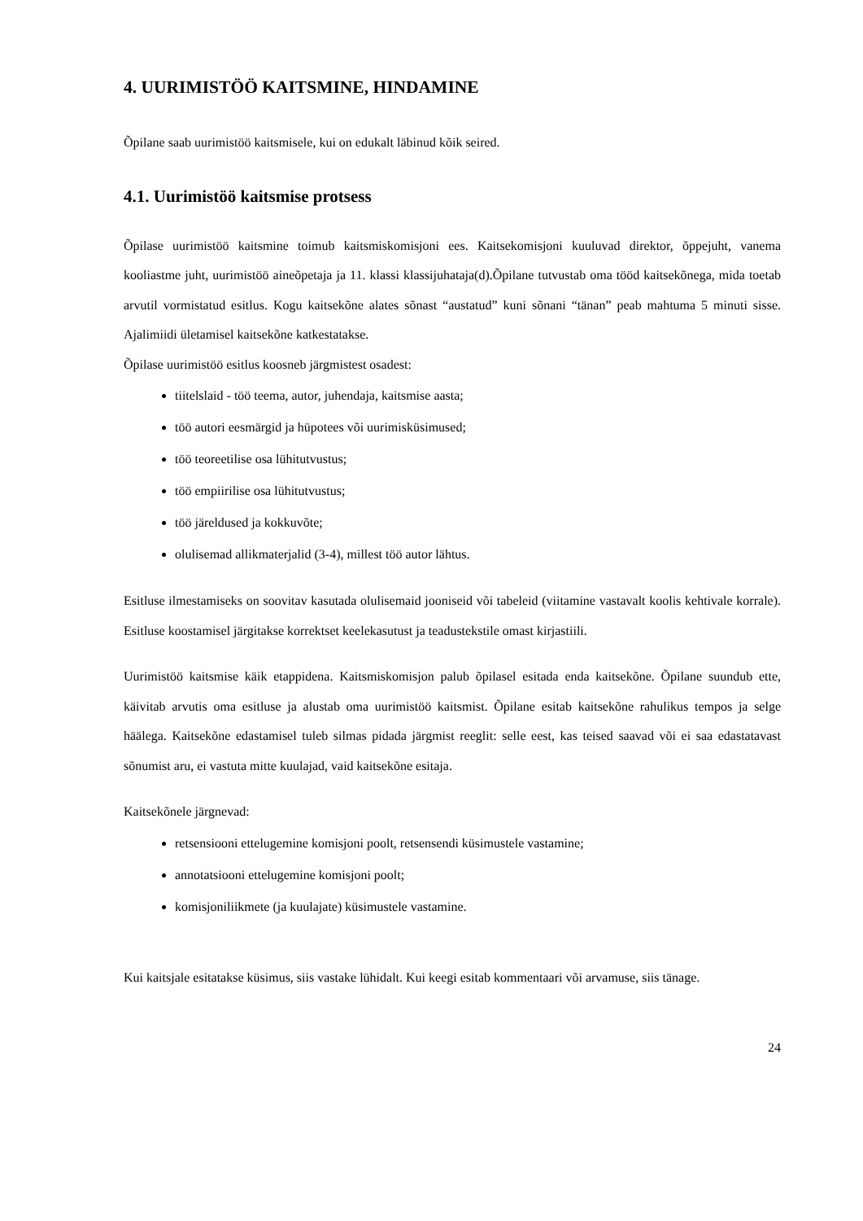4. UURIMISTÖÖ KAITSMINE, HINDAMINE
Õpilane saab uurimistöö kaitsmisele, kui on edukalt läbinud kõik seired.
4.1. Uurimistöö kaitsmise protsess
Õpilase uurimistöö kaitsmine toimub kaitsmiskomisjoni ees. Kaitsekomisjoni kuuluvad direktor, õppejuht, vanema kooliastme juht, uurimistöö aineõpetaja ja 11. klassi klassijuhataja(d).Õpilane tutvustab oma tööd kaitsekõnega, mida toetab arvutil vormistatud esitlus. Kogu kaitsekõne alates sõnast “austatud” kuni sõnani “tänan” peab mahtuma 5 minuti sisse. Ajalimiidi ületamisel kaitsekõne katkestatakse.
Õpilase uurimistöö esitlus koosneb järgmistest osadest:
tiitelslaid - töö teema, autor, juhendaja, kaitsmise aasta;
töö autori eesmärgid ja hüpotees või uurimisküsimused;
töö teoreetilise osa lühitutvustus;
töö empiirilise osa lühitutvustus;
töö järeldused ja kokkuvõte;
olulisemad allikmaterjalid (3-4), millest töö autor lähtus.
Esitluse ilmestamiseks on soovitav kasutada olulisemaid jooniseid või tabeleid (viitamine vastavalt koolis kehtivale korrale). Esitluse koostamisel järgitakse korrektset keelekasutust ja teadustekstile omast kirjastiili.
Uurimistöö kaitsmise käik etappidena. Kaitsmiskomisjon palub õpilasel esitada enda kaitsekõne. Õpilane suundub ette, käivitab arvutis oma esitluse ja alustab oma uurimistöö kaitsmist. Õpilane esitab kaitsekõne rahulikus tempos ja selge häälega. Kaitsekõne edastamisel tuleb silmas pidada järgmist reeglit: selle eest, kas teised saavad või ei saa edastatavast sõnumist aru, ei vastuta mitte kuulajad, vaid kaitsekõne esitaja.
Kaitsekõnele järgnevad:
retsensiooni ettelugemine komisjoni poolt, retsensendi küsimustele vastamine;
annotatsiooni ettelugemine komisjoni poolt;
komisjoniliikmete (ja kuulajate) küsimustele vastamine.
Kui kaitsjale esitatakse küsimus, siis vastake lühidalt. Kui keegi esitab kommentaari või arvamuse, siis tänage.
24